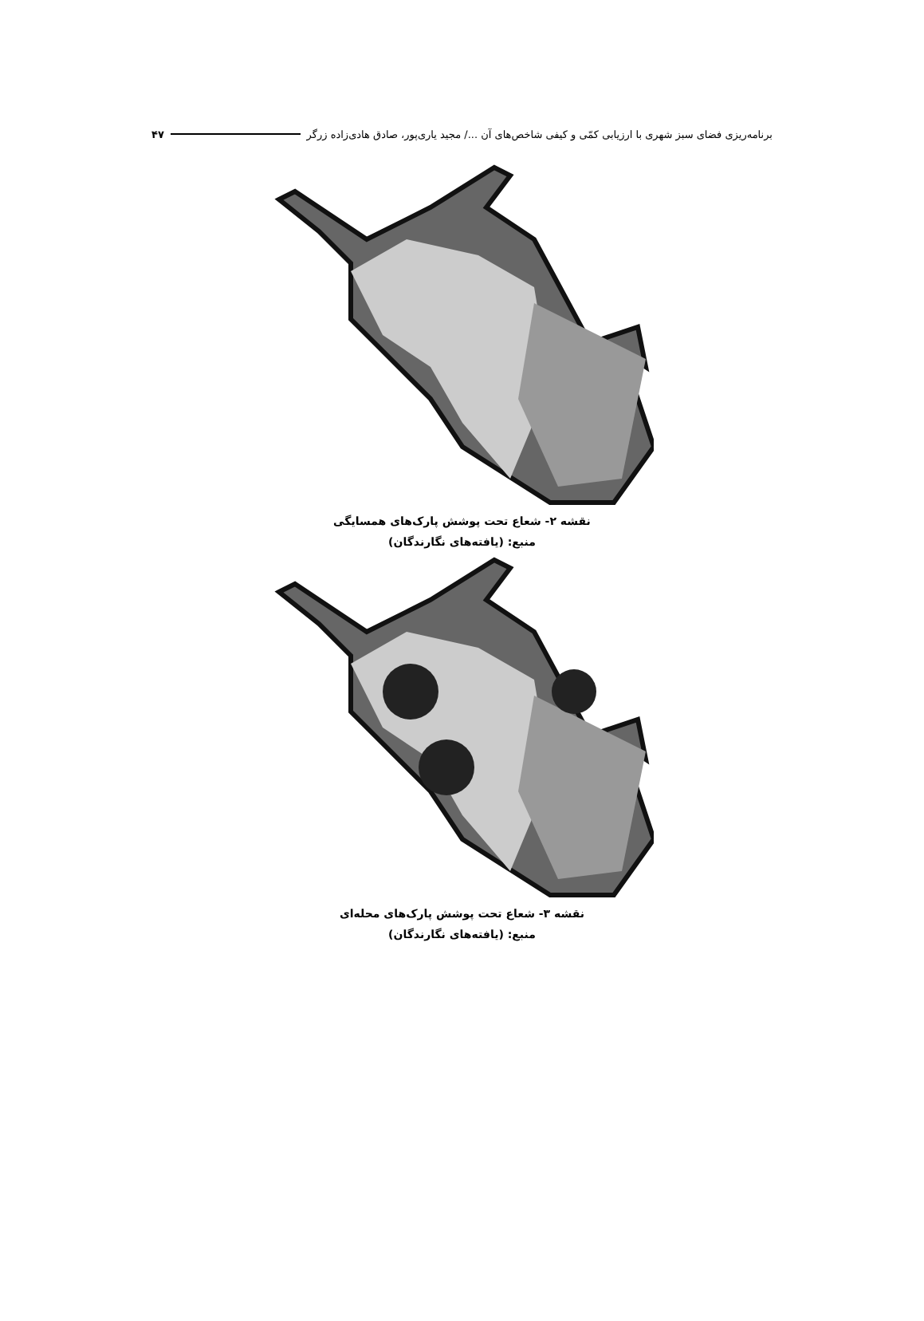برنامه‌ریزی فضای سبز شهری با ارزیابی کمّی و کیفی شاخص‌های آن .../ مجید یاری‌پور، صادق هادی‌زاده زرگر ۴۷
نقشه ۲- شعاع تحت پوشش پارک‌های همسایگی
منبع: (یافته‌های نگارندگان)
نقشه ۳- شعاع تحت پوشش پارک‌های محله‌ای
منبع: (یافته‌های نگارندگان)